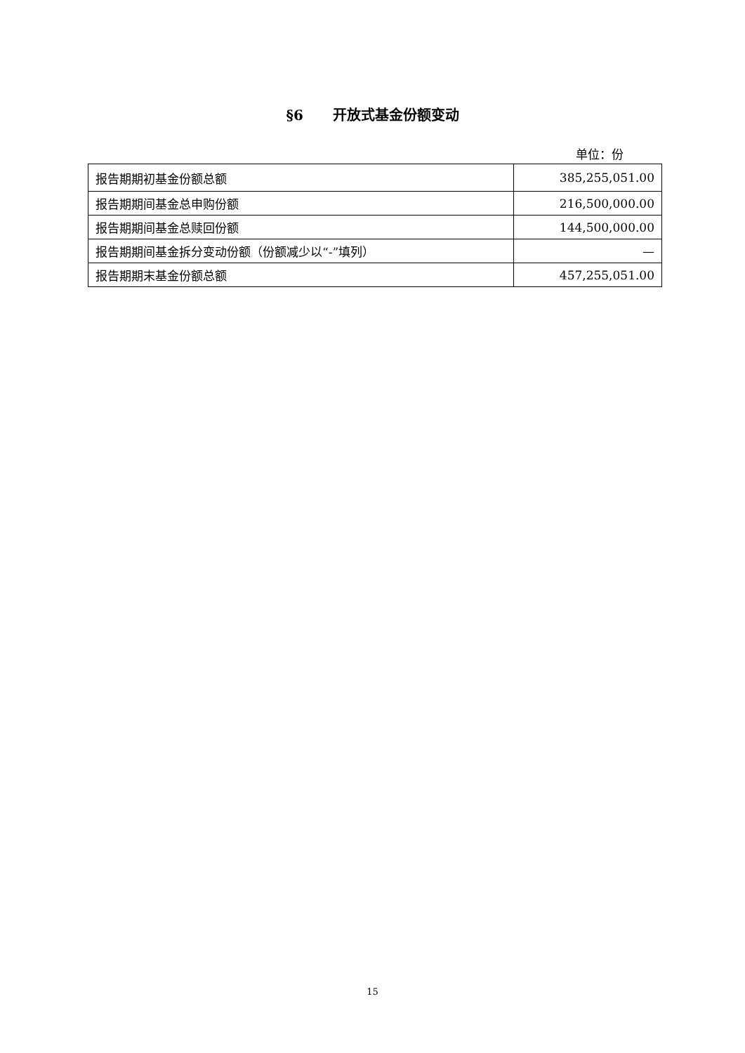§6 开放式基金份额变动
单位：份
| 报告期期初基金份额总额 | 385,255,051.00 |
| 报告期期间基金总申购份额 | 216,500,000.00 |
| 报告期期间基金总赎回份额 | 144,500,000.00 |
| 报告期期间基金拆分变动份额（份额减少以“-”填列） | — |
| 报告期期末基金份额总额 | 457,255,051.00 |
15